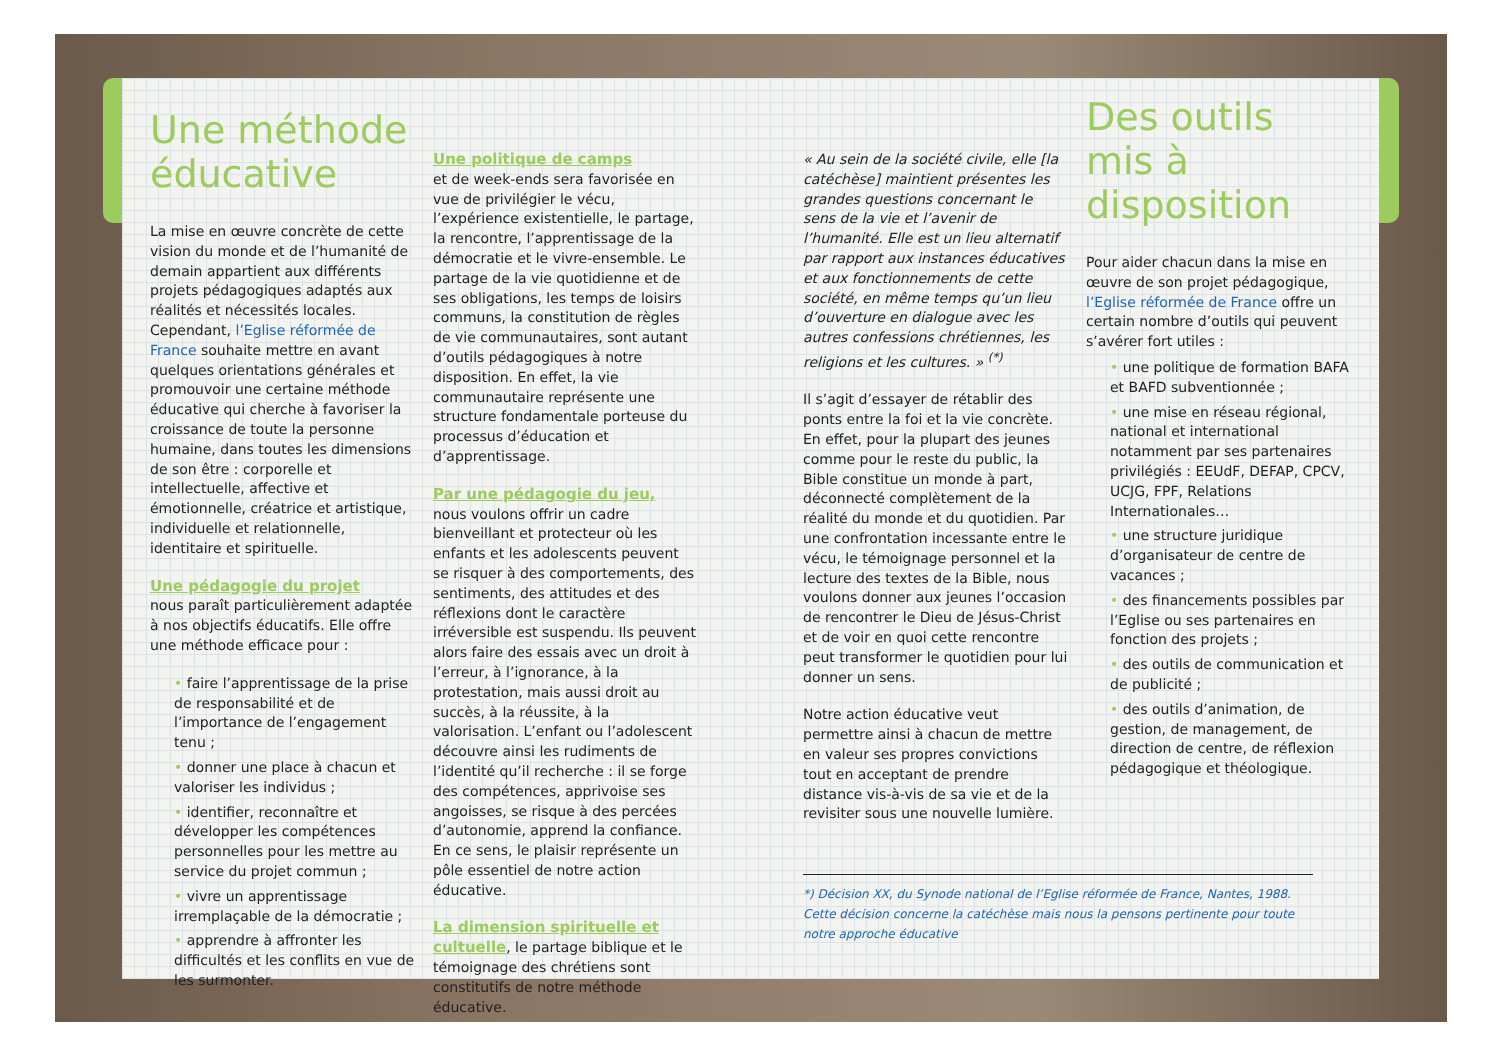Une méthode éducative
La mise en œuvre concrète de cette vision du monde et de l’humanité de demain appartient aux différents projets pédagogiques adaptés aux réalités et nécessités locales. Cependant, l’Eglise réformée de France souhaite mettre en avant quelques orientations générales et promouvoir une certaine méthode éducative qui cherche à favoriser la croissance de toute la personne humaine, dans toutes les dimensions de son être : corporelle et intellectuelle, affective et émotionnelle, créatrice et artistique, individuelle et relationnelle, identitaire et spirituelle.
Une pédagogie du projet
nous paraît particulièrement adaptée à nos objectifs éducatifs. Elle offre une méthode efficace pour :
• faire l’apprentissage de la prise de responsabilité et de l’importance de l’engagement tenu ;
• donner une place à chacun et valoriser les individus ;
• identifier, reconnaître et développer les compétences personnelles pour les mettre au service du projet commun ;
• vivre un apprentissage irremplaçable de la démocratie ;
• apprendre à affronter les difficultés et les conflits en vue de les surmonter.
Une politique de camps
et de week-ends sera favorisée en vue de privilégier le vécu, l’expérience existentielle, le partage, la rencontre, l’apprentissage de la démocratie et le vivre-ensemble. Le partage de la vie quotidienne et de ses obligations, les temps de loisirs communs, la constitution de règles de vie communautaires, sont autant d’outils pédagogiques à notre disposition. En effet, la vie communautaire représente une structure fondamentale porteuse du processus d’éducation et d’apprentissage.
Par une pédagogie du jeu,
nous voulons offrir un cadre bienveillant et protecteur où les enfants et les adolescents peuvent se risquer à des comportements, des sentiments, des attitudes et des réflexions dont le caractère irréversible est suspendu. Ils peuvent alors faire des essais avec un droit à l’erreur, à l’ignorance, à la protestation, mais aussi droit au succès, à la réussite, à la valorisation. L’enfant ou l’adolescent découvre ainsi les rudiments de l’identité qu’il recherche : il se forge des compétences, apprivoise ses angoisses, se risque à des percées d’autonomie, apprend la confiance. En ce sens, le plaisir représente un pôle essentiel de notre action éducative.
La dimension spirituelle et cultuelle
, le partage biblique et le témoignage des chrétiens sont constitutifs de notre méthode éducative.
« Au sein de la société civile, elle [la catéchèse] maintient présentes les grandes questions concernant le sens de la vie et l’avenir de l’humanité. Elle est un lieu alternatif par rapport aux instances éducatives et aux fonctionnements de cette société, en même temps qu’un lieu d’ouverture en dialogue avec les autres confessions chrétiennes, les religions et les cultures. » <sup>(*)</sup>
Il s’agit d’essayer de rétablir des ponts entre la foi et la vie concrète. En effet, pour la plupart des jeunes comme pour le reste du public, la Bible constitue un monde à part, déconnecté complètement de la réalité du monde et du quotidien. Par une confrontation incessante entre le vécu, le témoignage personnel et la lecture des textes de la Bible, nous voulons donner aux jeunes l’occasion de rencontrer le Dieu de Jésus-Christ et de voir en quoi cette rencontre peut transformer le quotidien pour lui donner un sens.
Notre action éducative veut permettre ainsi à chacun de mettre en valeur ses propres convictions tout en acceptant de prendre distance vis-à-vis de sa vie et de la revisiter sous une nouvelle lumière.
*) Décision XX, du Synode national de l’Eglise réformée de France, Nantes, 1988. Cette décision concerne la catéchèse mais nous la pensons pertinente pour toute notre approche éducative
Des outils mis à disposition
Pour aider chacun dans la mise en œuvre de son projet pédagogique, l’Eglise réformée de France offre un certain nombre d’outils qui peuvent s’avérer fort utiles :
• une politique de formation BAFA et BAFD subventionnée ;
• une mise en réseau régional, national et international notamment par ses partenaires privilégiés : EEUdF, DEFAP, CPCV, UCJG, FPF, Relations Internationales…
• une structure juridique d’organisateur de centre de vacances ;
• des financements possibles par l’Eglise ou ses partenaires en fonction des projets ;
• des outils de communication et de publicité ;
• des outils d’animation, de gestion, de management, de direction de centre, de réflexion pédagogique et théologique.